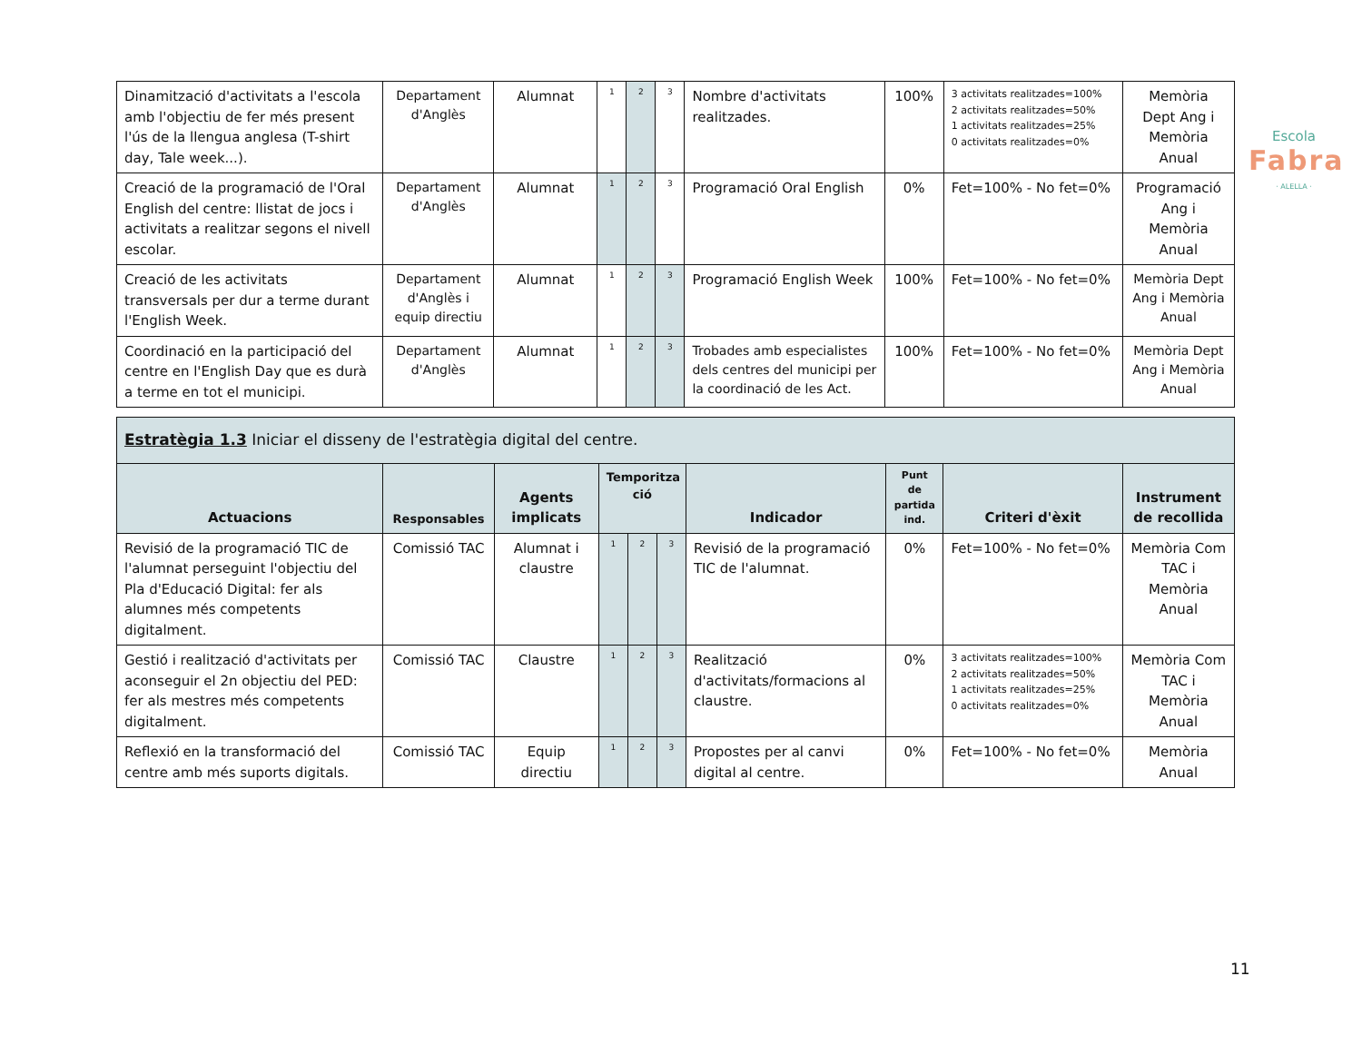Escola
Fabra
· ALELLA ·
| Dinamització d'activitats a l'escola amb l'objectiu de fer més present l'ús de la llengua anglesa (T-shirt day, Tale week...). | Departament d'Anglès | Alumnat | 1 | 2 | 3 | Nombre d'activitats realitzades. | 100% | 3 activitats realitzades=100% 2 activitats realitzades=50% 1 activitats realitzades=25% 0 activitats realitzades=0% | Memòria Dept Ang i Memòria Anual |
| Creació de la programació de l'Oral English del centre: llistat de jocs i activitats a realitzar segons el nivell escolar. | Departament d'Anglès | Alumnat | 1 | 2 | 3 | Programació Oral English | 0% | Fet=100% - No fet=0% | Programació Ang i Memòria Anual |
| Creació de les activitats transversals per dur a terme durant l'English Week. | Departament d'Anglès i equip directiu | Alumnat | 1 | 2 | 3 | Programació English Week | 100% | Fet=100% - No fet=0% | Memòria Dept Ang i Memòria Anual |
| Coordinació en la participació del centre en l'English Day que es durà a terme en tot el municipi. | Departament d'Anglès | Alumnat | 1 | 2 | 3 | Trobades amb especialistes dels centres del municipi per la coordinació de les Act. | 100% | Fet=100% - No fet=0% | Memòria Dept Ang i Memòria Anual |
| Estratègia 1.3 Iniciar el disseny de l'estratègia digital del centre. | | | | | | | | | |
| Actuacions | Responsables | Agents implicats | Temporitza ció | | | Indicador | Punt de partida ind. | Criteri d'èxit | Instrument de recollida |
| Revisió de la programació TIC de l'alumnat perseguint l'objectiu del Pla d'Educació Digital: fer als alumnes més competents digitalment. | Comissió TAC | Alumnat i claustre | 1 | 2 | 3 | Revisió de la programació TIC de l'alumnat. | 0% | Fet=100% - No fet=0% | Memòria Com TAC i Memòria Anual |
| Gestió i realització d'activitats per aconseguir el 2n objectiu del PED: fer als mestres més competents digitalment. | Comissió TAC | Claustre | 1 | 2 | 3 | Realització d'activitats/formacions al claustre. | 0% | 3 activitats realitzades=100% 2 activitats realitzades=50% 1 activitats realitzades=25% 0 activitats realitzades=0% | Memòria Com TAC i Memòria Anual |
| Reflexió en la transformació del centre amb més suports digitals. | Comissió TAC | Equip directiu | 1 | 2 | 3 | Propostes per al canvi digital al centre. | 0% | Fet=100% - No fet=0% | Memòria Anual |
11